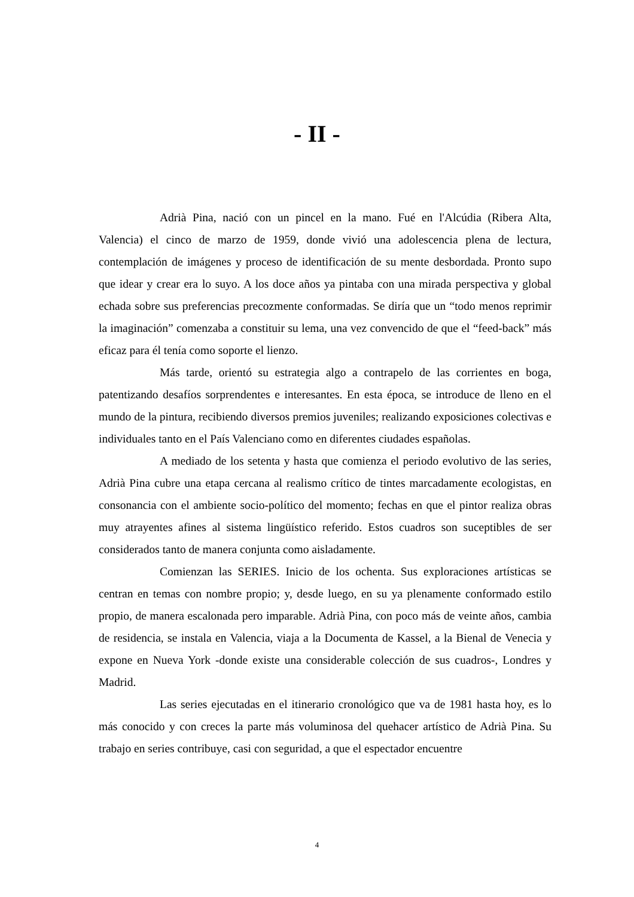- II -
Adrià Pina, nació con un pincel en la mano. Fué en l'Alcúdia (Ribera Alta, Valencia) el cinco de marzo de 1959, donde vivió una adolescencia plena de lectura, contemplación de imágenes y proceso de identificación de su mente desbordada. Pronto supo que idear y crear era lo suyo. A los doce años ya pintaba con una mirada perspectiva y global echada sobre sus preferencias precozmente conformadas. Se diría que un “todo menos reprimir la imaginación” comenzaba a constituir su lema, una vez convencido de que el “feed-back” más eficaz para él tenía como soporte el lienzo.
Más tarde, orientó su estrategia algo a contrapelo de las corrientes en boga, patentizando desafíos sorprendentes e interesantes. En esta época, se introduce de lleno en el mundo de la pintura, recibiendo diversos premios juveniles; realizando exposiciones colectivas e individuales tanto en el País Valenciano como en diferentes ciudades españolas.
A mediado de los setenta y hasta que comienza el periodo evolutivo de las series, Adrià Pina cubre una etapa cercana al realismo crítico de tintes marcadamente ecologistas, en consonancia con el ambiente socio-político del momento; fechas en que el pintor realiza obras muy atrayentes afines al sistema lingüístico referido. Estos cuadros son suceptibles de ser considerados tanto de manera conjunta como aisladamente.
Comienzan las SERIES. Inicio de los ochenta. Sus exploraciones artísticas se centran en temas con nombre propio; y, desde luego, en su ya plenamente conformado estilo propio, de manera escalonada pero imparable. Adrià Pina, con poco más de veinte años, cambia de residencia, se instala en Valencia, viaja a la Documenta de Kassel, a la Bienal de Venecia y expone en Nueva York -donde existe una considerable colección de sus cuadros-, Londres y Madrid.
Las series ejecutadas en el itinerario cronológico que va de 1981 hasta hoy, es lo más conocido y con creces la parte más voluminosa del quehacer artístico de Adrià Pina. Su trabajo en series contribuye, casi con seguridad, a que el espectador encuentre
4